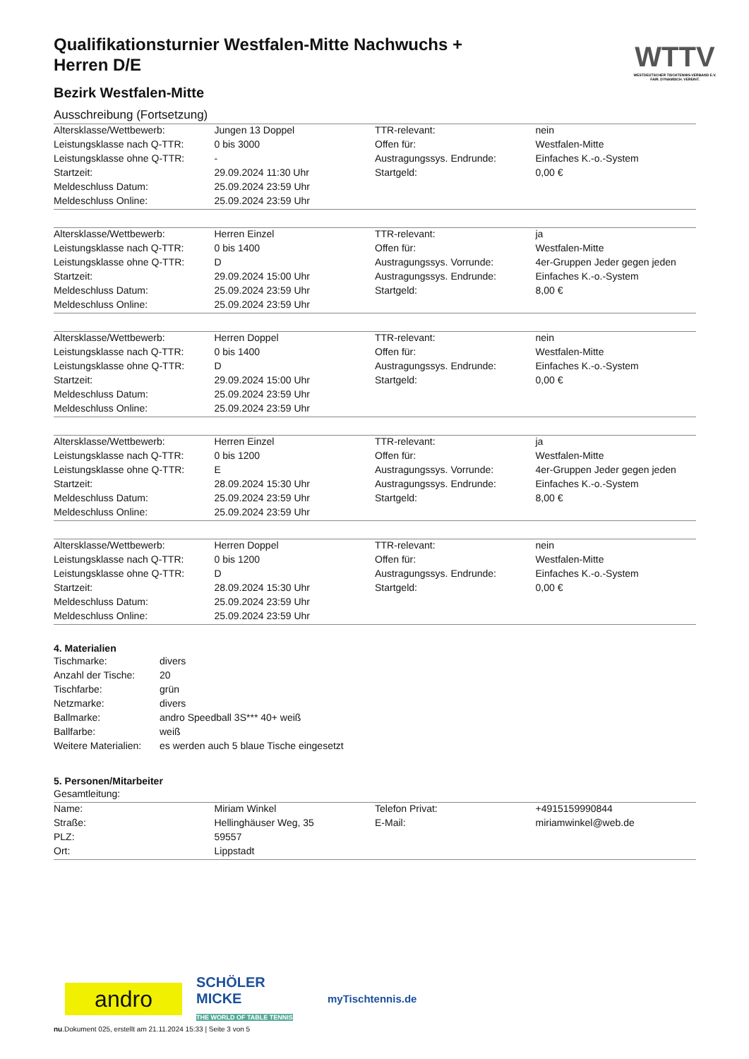WTTV
WESTDEUTSCHER TISCHTENNIS-VERBAND E.V. FAIR. DYNAMISCH. VEREINT.
Qualifikationsturnier Westfalen-Mitte Nachwuchs + Herren D/E
Bezirk Westfalen-Mitte
Ausschreibung (Fortsetzung)
| Altersklasse/Wettbewerb: | Jungen 13 Doppel | TTR-relevant: | nein |
| Leistungsklasse nach Q-TTR: | 0 bis 3000 | Offen für: | Westfalen-Mitte |
| Leistungsklasse ohne Q-TTR: | - | Austragungssys. Endrunde: | Einfaches K.-o.-System |
| Startzeit: | 29.09.2024 11:30 Uhr | Startgeld: | 0,00 € |
| Meldeschluss Datum: | 25.09.2024 23:59 Uhr | | |
| Meldeschluss Online: | 25.09.2024 23:59 Uhr | | |
| Altersklasse/Wettbewerb: | Herren Einzel | TTR-relevant: | ja |
| Leistungsklasse nach Q-TTR: | 0 bis 1400 | Offen für: | Westfalen-Mitte |
| Leistungsklasse ohne Q-TTR: | D | Austragungssys. Vorrunde: | 4er-Gruppen Jeder gegen jeden |
| Startzeit: | 29.09.2024 15:00 Uhr | Austragungssys. Endrunde: | Einfaches K.-o.-System |
| Meldeschluss Datum: | 25.09.2024 23:59 Uhr | Startgeld: | 8,00 € |
| Meldeschluss Online: | 25.09.2024 23:59 Uhr | | |
| Altersklasse/Wettbewerb: | Herren Doppel | TTR-relevant: | nein |
| Leistungsklasse nach Q-TTR: | 0 bis 1400 | Offen für: | Westfalen-Mitte |
| Leistungsklasse ohne Q-TTR: | D | Austragungssys. Endrunde: | Einfaches K.-o.-System |
| Startzeit: | 29.09.2024 15:00 Uhr | Startgeld: | 0,00 € |
| Meldeschluss Datum: | 25.09.2024 23:59 Uhr | | |
| Meldeschluss Online: | 25.09.2024 23:59 Uhr | | |
| Altersklasse/Wettbewerb: | Herren Einzel | TTR-relevant: | ja |
| Leistungsklasse nach Q-TTR: | 0 bis 1200 | Offen für: | Westfalen-Mitte |
| Leistungsklasse ohne Q-TTR: | E | Austragungssys. Vorrunde: | 4er-Gruppen Jeder gegen jeden |
| Startzeit: | 28.09.2024 15:30 Uhr | Austragungssys. Endrunde: | Einfaches K.-o.-System |
| Meldeschluss Datum: | 25.09.2024 23:59 Uhr | Startgeld: | 8,00 € |
| Meldeschluss Online: | 25.09.2024 23:59 Uhr | | |
| Altersklasse/Wettbewerb: | Herren Doppel | TTR-relevant: | nein |
| Leistungsklasse nach Q-TTR: | 0 bis 1200 | Offen für: | Westfalen-Mitte |
| Leistungsklasse ohne Q-TTR: | D | Austragungssys. Endrunde: | Einfaches K.-o.-System |
| Startzeit: | 28.09.2024 15:30 Uhr | Startgeld: | 0,00 € |
| Meldeschluss Datum: | 25.09.2024 23:59 Uhr | | |
| Meldeschluss Online: | 25.09.2024 23:59 Uhr | | |
4. Materialien
| Tischmarke: | divers |
| Anzahl der Tische: | 20 |
| Tischfarbe: | grün |
| Netzmarke: | divers |
| Ballmarke: | andro Speedball 3S*** 40+ weiß |
| Ballfarbe: | weiß |
| Weitere Materialien: | es werden auch 5 blaue Tische eingesetzt |
5. Personen/Mitarbeiter
Gesamtleitung:
| Name: | Miriam Winkel | Telefon Privat: | +4915159990844 |
| Straße: | Hellinghäuser Weg, 35 | E-Mail: | miriamwinkel@web.de |
| PLZ: | 59557 | | |
| Ort: | Lippstadt | | |
andro
SCHÖLER MICKE
THE WORLD OF TABLE TENNIS
myTischtennis.de
nu.Dokument 025, erstellt am 21.11.2024 15:33 | Seite 3 von 5